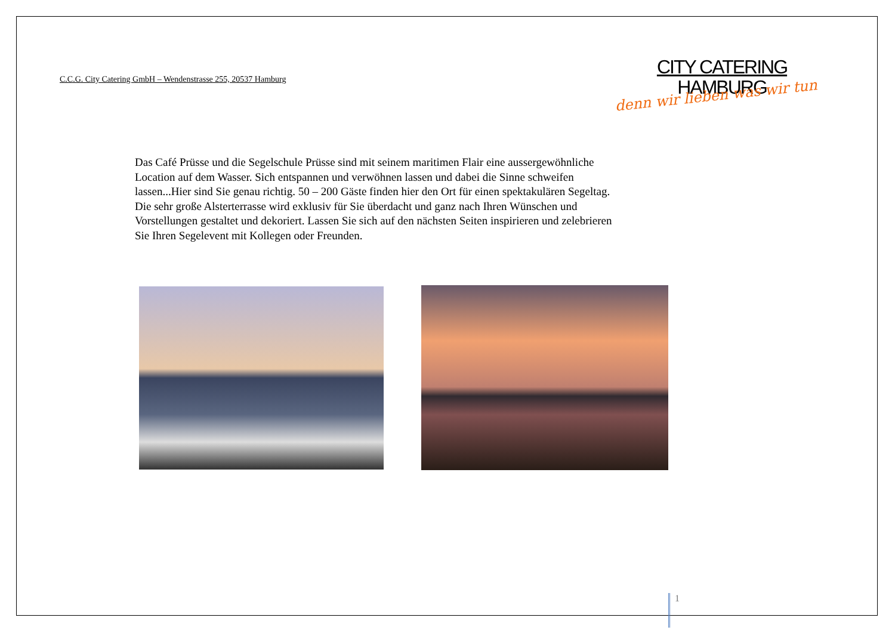C.C.G. City Catering GmbH – Wendenstrasse 255, 20537 Hamburg
CITY CATERING
HAMBURG
denn wir lieben was wir tun
Das Café Prüsse und die Segelschule Prüsse sind mit seinem maritimen Flair eine aussergewöhnliche Location auf dem Wasser. Sich entspannen und verwöhnen lassen und dabei die Sinne schweifen lassen...Hier sind Sie genau richtig. 50 – 200 Gäste finden hier den Ort für einen spektakulären Segeltag. Die sehr große Alsterterrasse wird exklusiv für Sie überdacht und ganz nach Ihren Wünschen und Vorstellungen gestaltet und dekoriert. Lassen Sie sich auf den nächsten Seiten inspirieren und zelebrieren Sie Ihren Segelevent mit Kollegen oder Freunden.
1